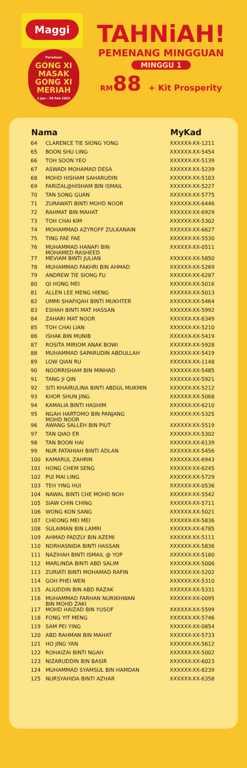Maggi
Peraduan
GONG XI
MASAK
GONG XI
MERIAH
1 Jan - 28 Feb 2022
TAHNiAH!
PEMENANG MINGGUAN
MINGGU 1
RM88 + Kit Prosperity
| Nama | | MyKad |
| --- | --- | --- |
| 64 | CLARENCE TIE SIONG YONG | XXXXXX-XX-1211 |
| 65 | BOON SHU LING | XXXXXX-XX-5454 |
| 66 | TOH SOON YEO | XXXXXX-XX-5139 |
| 67 | ASWADI MOHAMAD DESA | XXXXXX-XX-5239 |
| 68 | MOHD HISHAM SAHARUDIN | XXXXXX-XX-5103 |
| 69 | FARIZAL@HISHAM BIN ISMAIL | XXXXXX-XX-5227 |
| 70 | TAN SONG GUAN | XXXXXX-XX-5775 |
| 71 | ZURAWATI BINTI MOHD NOOR | XXXXXX-XX-6446 |
| 72 | RAHMAT BIN MAHAT | XXXXXX-XX-6929 |
| 73 | TOH CHAI KIM | XXXXXX-XX-5302 |
| 74 | MOHAMMAD AZYROFF ZULKANAIN | XXXXXX-XX-6627 |
| 75 | TING FAE FAE | XXXXXX-XX-5530 |
| 76 | MUHAMMAD HANAFI BIN MOHAMED RASHEED | XXXXXX-XX-0511 |
| 77 | MEVIAM BINTI JULIAN | XXXXXX-XX-5850 |
| 78 | MUHAMMAD FAKHRI BIN AHMAD | XXXXXX-XX-5269 |
| 79 | ANDREW TIE SIONG FU | XXXXXX-XX-6287 |
| 80 | QI HONG MEI | XXXXXX-XX-5016 |
| 81 | ALLEN LEE MENG HIENG | XXXXXX-XX-5013 |
| 82 | UMMI SHAFIQAH BINTI MUKHTER | XXXXXX-XX-5464 |
| 83 | ESHAH BINTI MAT HASSAN | XXXXXX-XX-5992 |
| 84 | ZAHARI MAT NOOR | XXXXXX-XX-6349 |
| 85 | TOH CHAI LIAN | XXXXXX-XX-5210 |
| 86 | ISHAK BIN MUNIB | XXXXXX-XX-5419 |
| 87 | ROSITA MIRIOM ANAK BOWI | XXXXXX-XX-5928 |
| 88 | MUHAMMAD SAPARUDIN ABDULLAH | XXXXXX-XX-5419 |
| 89 | LOW QIAN RU | XXXXXX-XX-1148 |
| 90 | NOORRISHAM BIN MINHAD | XXXXXX-XX-5485 |
| 91 | TANG JI QIN | XXXXXX-XX-5921 |
| 92 | SITI KHAIRULINA BINTI ABDUL MUKMIN | XXXXXX-XX-5212 |
| 93 | KHOR SHUN JING | XXXXXX-XX-5068 |
| 94 | KAMALIA BINTI HASHIM | XXXXXX-XX-6210 |
| 95 | NGAH HARTOMO BIN PANJANG MOHD NOOR | XXXXXX-XX-5325 |
| 96 | AWANG SALLEH BIN PIUT | XXXXXX-XX-5519 |
| 97 | TAN QIAO ER | XXXXXX-XX-5302 |
| 98 | TAN BOON HAI | XXXXXX-XX-6139 |
| 99 | NUR FATAHIAH BINTI ADLAN | XXXXXX-XX-5456 |
| 100 | KAMARUL ZAHRIN | XXXXXX-XX-6943 |
| 101 | HONG CHEM SENG | XXXXXX-XX-6245 |
| 102 | PUI MAI LING | XXXXXX-XX-5729 |
| 103 | TEH YING HUI | XXXXXX-XX-0536 |
| 104 | NAWAL BINTI CHE MOHD NOH | XXXXXX-XX-5542 |
| 105 | SIAW CHIN CHING | XXXXXX-XX-5711 |
| 106 | WONG KON SANG | XXXXXX-XX-5021 |
| 107 | CHEONG MEI MEI | XXXXXX-XX-5836 |
| 108 | SULAIMAN BIN LAMRI | XXXXXX-XX-6785 |
| 109 | AHMAD FADZLY BIN AZEMI | XXXXXX-XX-5111 |
| 110 | NORHASNIDA BINTI HASSAN | XXXXXX-XX-5836 |
| 111 | NAZIHAH BINTI ISMAIL @ YOP | XXXXXX-XX-5180 |
| 112 | MARLINDA BINTI ABD SALIM | XXXXXX-XX-5006 |
| 113 | ZURIATI BINTI MOHAMAD RAFIN | XXXXXX-XX-5202 |
| 114 | GOH PHEI WEN | XXXXXX-XX-5310 |
| 115 | ALIUDDIN BIN ABD RAZAK | XXXXXX-XX-5331 |
| 116 | MUHAMMAD FARHAN NURIKHWAN BIN MOHD ZAKI | XXXXXX-XX-0095 |
| 117 | MOHD HAIZAD BIN YUSOF | XXXXXX-XX-5599 |
| 118 | FONG YIT MENG | XXXXXX-XX-5746 |
| 119 | SAM PEI YING | XXXXXX-XX-0854 |
| 120 | ABD RAHMAN BIN MAHAT | XXXXXX-XX-5733 |
| 121 | HO JING YAN | XXXXXX-XX-5612 |
| 122 | ROHAIZAI BINTI NGAH | XXXXXX-XX-5002 |
| 123 | NIZARUDDIN BIN BASIR | XXXXXX-XX-6023 |
| 124 | MUHAMMAD SYAMSUL BIN HAMDAN | XXXXXX-XX-8239 |
| 125 | NURSYAHIDA BINTI AZHAR | XXXXXX-XX-6358 |